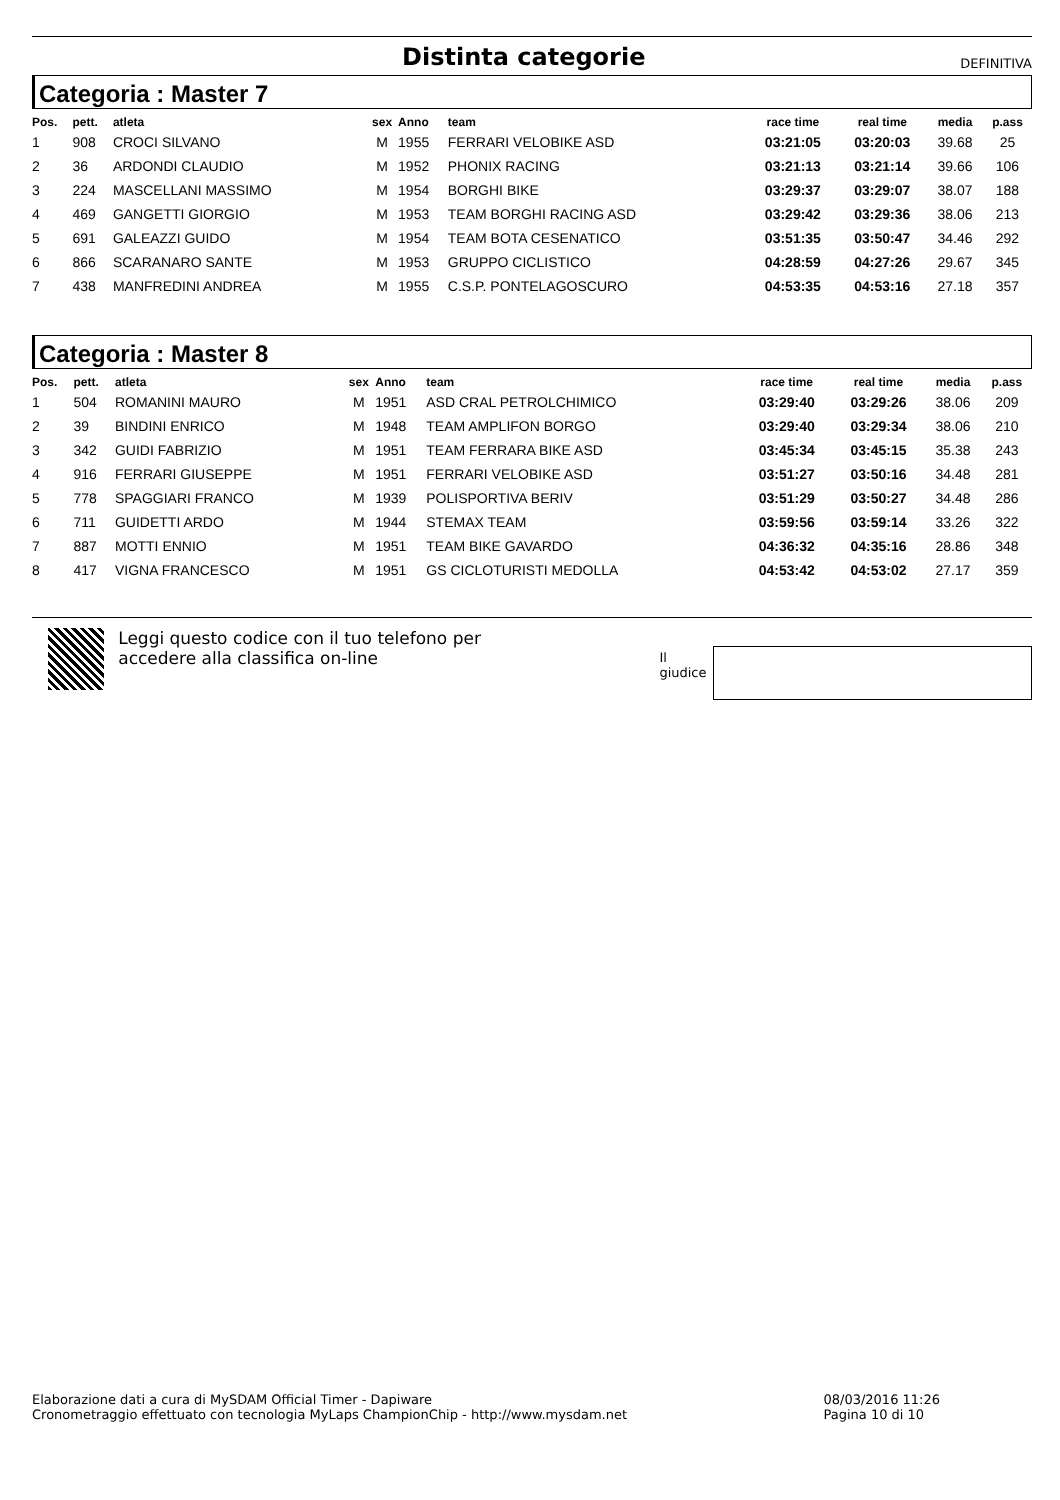Distinta categorie
DEFINITIVA
Categoria : Master 7
| Pos. | pett. | atleta | sex | Anno | team | race time | real time | media | p.ass |
| --- | --- | --- | --- | --- | --- | --- | --- | --- | --- |
| 1 | 908 | CROCI SILVANO | M | 1955 | FERRARI VELOBIKE ASD | 03:21:05 | 03:20:03 | 39.68 | 25 |
| 2 | 36 | ARDONDI CLAUDIO | M | 1952 | PHONIX RACING | 03:21:13 | 03:21:14 | 39.66 | 106 |
| 3 | 224 | MASCELLANI MASSIMO | M | 1954 | BORGHI BIKE | 03:29:37 | 03:29:07 | 38.07 | 188 |
| 4 | 469 | GANGETTI GIORGIO | M | 1953 | TEAM BORGHI RACING ASD | 03:29:42 | 03:29:36 | 38.06 | 213 |
| 5 | 691 | GALEAZZI GUIDO | M | 1954 | TEAM BOTA CESENATICO | 03:51:35 | 03:50:47 | 34.46 | 292 |
| 6 | 866 | SCARANARO SANTE | M | 1953 | GRUPPO CICLISTICO | 04:28:59 | 04:27:26 | 29.67 | 345 |
| 7 | 438 | MANFREDINI ANDREA | M | 1955 | C.S.P. PONTELAGOSCURO | 04:53:35 | 04:53:16 | 27.18 | 357 |
Categoria : Master 8
| Pos. | pett. | atleta | sex | Anno | team | race time | real time | media | p.ass |
| --- | --- | --- | --- | --- | --- | --- | --- | --- | --- |
| 1 | 504 | ROMANINI MAURO | M | 1951 | ASD CRAL PETROLCHIMICO | 03:29:40 | 03:29:26 | 38.06 | 209 |
| 2 | 39 | BINDINI ENRICO | M | 1948 | TEAM AMPLIFON BORGO | 03:29:40 | 03:29:34 | 38.06 | 210 |
| 3 | 342 | GUIDI FABRIZIO | M | 1951 | TEAM FERRARA BIKE ASD | 03:45:34 | 03:45:15 | 35.38 | 243 |
| 4 | 916 | FERRARI GIUSEPPE | M | 1951 | FERRARI VELOBIKE ASD | 03:51:27 | 03:50:16 | 34.48 | 281 |
| 5 | 778 | SPAGGIARI FRANCO | M | 1939 | POLISPORTIVA BERIV | 03:51:29 | 03:50:27 | 34.48 | 286 |
| 6 | 711 | GUIDETTI ARDO | M | 1944 | STEMAX TEAM | 03:59:56 | 03:59:14 | 33.26 | 322 |
| 7 | 887 | MOTTI ENNIO | M | 1951 | TEAM BIKE GAVARDO | 04:36:32 | 04:35:16 | 28.86 | 348 |
| 8 | 417 | VIGNA FRANCESCO | M | 1951 | GS CICLOTURISTI MEDOLLA | 04:53:42 | 04:53:02 | 27.17 | 359 |
Leggi questo codice con il tuo telefono per accedere alla classifica on-line
Il giudice
Elaborazione dati a cura di MySDAM Official Timer - Dapiware
Cronometraggio effettuato con tecnologia MyLaps ChampionChip - http://www.mysdam.net
08/03/2016 11:26
Pagina 10 di 10